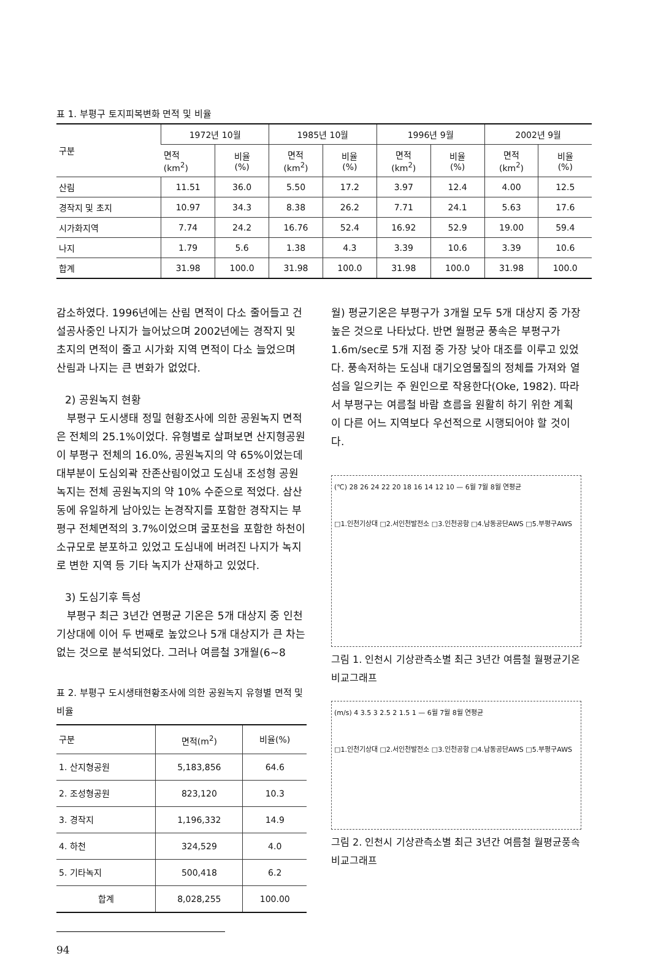표 1. 부평구 토지피복변화 면적 및 비율
| 구분 | 1972년 10월 | | 1985년 10월 | | 1996년 9월 | | 2002년 9월 | |
| --- | --- | --- | --- | --- | --- | --- | --- | --- |
| | 면적 (km<sup>2</sup>) | 비율 (%) | 면적 (km<sup>2</sup>) | 비율 (%) | 면적 (km<sup>2</sup>) | 비율 (%) | 면적 (km<sup>2</sup>) | 비율 (%) |
| 산림 | 11.51 | 36.0 | 5.50 | 17.2 | 3.97 | 12.4 | 4.00 | 12.5 |
| 경작지 및 초지 | 10.97 | 34.3 | 8.38 | 26.2 | 7.71 | 24.1 | 5.63 | 17.6 |
| 시가화지역 | 7.74 | 24.2 | 16.76 | 52.4 | 16.92 | 52.9 | 19.00 | 59.4 |
| 나지 | 1.79 | 5.6 | 1.38 | 4.3 | 3.39 | 10.6 | 3.39 | 10.6 |
| 합계 | 31.98 | 100.0 | 31.98 | 100.0 | 31.98 | 100.0 | 31.98 | 100.0 |
감소하였다. 1996년에는 산림 면적이 다소 줄어들고 건설공사중인 나지가 늘어났으며 2002년에는 경작지 및 초지의 면적이 줄고 시가화 지역 면적이 다소 늘었으며 산림과 나지는 큰 변화가 없었다.
2) 공원녹지 현황
부평구 도시생태 정밀 현황조사에 의한 공원녹지 면적은 전체의 25.1%이었다. 유형별로 살펴보면 산지형공원이 부평구 전체의 16.0%, 공원녹지의 약 65%이었는데 대부분이 도심외곽 잔존산림이었고 도심내 조성형 공원녹지는 전체 공원녹지의 약 10% 수준으로 적었다. 삼산동에 유일하게 남아있는 논경작지를 포함한 경작지는 부평구 전체면적의 3.7%이었으며 굴포천을 포함한 하천이 소규모로 분포하고 있었고 도심내에 버려진 나지가 녹지로 변한 지역 등 기타 녹지가 산재하고 있었다.
3) 도심기후 특성
부평구 최근 3년간 연평균 기온은 5개 대상지 중 인천기상대에 이어 두 번째로 높았으나 5개 대상지가 큰 차는 없는 것으로 분석되었다. 그러나 여름철 3개월(6~8
표 2. 부평구 도시생태현황조사에 의한 공원녹지 유형별 면적 및 비율
| 구분 | 면적(m<sup>2</sup>) | 비율(%) |
| --- | --- | --- |
| 1. 산지형공원 | 5,183,856 | 64.6 |
| 2. 조성형공원 | 823,120 | 10.3 |
| 3. 경작지 | 1,196,332 | 14.9 |
| 4. 하천 | 324,529 | 4.0 |
| 5. 기타녹지 | 500,418 | 6.2 |
| 합계 | 8,028,255 | 100.00 |
94
월) 평균기온은 부평구가 3개월 모두 5개 대상지 중 가장 높은 것으로 나타났다. 반면 월평균 풍속은 부평구가 1.6m/sec로 5개 지점 중 가장 낮아 대조를 이루고 있었다. 풍속저하는 도심내 대기오염물질의 정체를 가져와 열섬을 일으키는 주 원인으로 작용한다(Oke, 1982). 따라서 부평구는 여름철 바람 흐름을 원활히 하기 위한 계획이 다른 어느 지역보다 우선적으로 시행되어야 할 것이다.
(℃) 28 26 24 22 20 18 16 14 12 10 — 6월 7월 8월 연평균
□1.인천기상대 □2.서인천발전소 □3.인천공항 □4.남동공단AWS □5.부평구AWS
그림 1. 인천시 기상관측소별 최근 3년간 여름철 월평균기온 비교그래프
(m/s) 4 3.5 3 2.5 2 1.5 1 — 6월 7월 8월 연평균
□1.인천기상대 □2.서인천발전소 □3.인천공항 □4.남동공단AWS □5.부평구AWS
그림 2. 인천시 기상관측소별 최근 3년간 여름철 월평균풍속 비교그래프